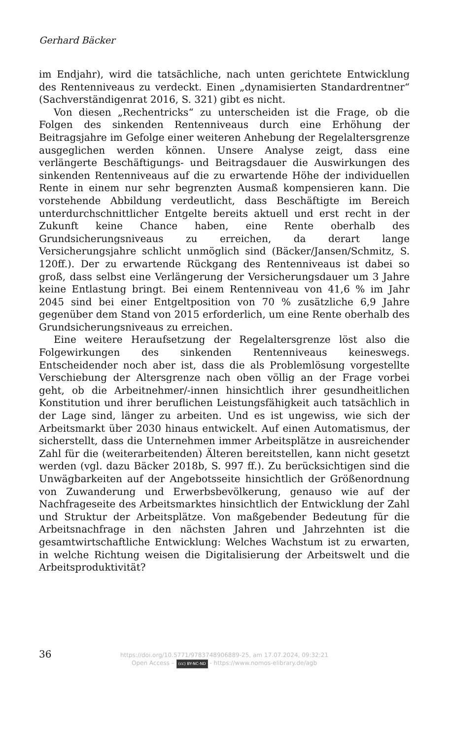Gerhard Bäcker
im Endjahr), wird die tatsächliche, nach unten gerichtete Entwicklung des Rentenniveaus zu verdeckt. Einen „dynamisierten Standardrentner“ (Sachverständigenrat 2016, S. 321) gibt es nicht.
Von diesen „Rechentricks“ zu unterscheiden ist die Frage, ob die Folgen des sinkenden Rentenniveaus durch eine Erhöhung der Beitragsjahre im Gefolge einer weiteren Anhebung der Regelaltersgrenze ausgeglichen werden können. Unsere Analyse zeigt, dass eine verlängerte Beschäftigungs- und Beitragsdauer die Auswirkungen des sinkenden Rentenniveaus auf die zu erwartende Höhe der individuellen Rente in einem nur sehr begrenzten Ausmaß kompensieren kann. Die vorstehende Abbildung verdeutlicht, dass Beschäftigte im Bereich unterdurchschnittlicher Entgelte bereits aktuell und erst recht in der Zukunft keine Chance haben, eine Rente oberhalb des Grundsicherungsniveaus zu erreichen, da derart lange Versicherungsjahre schlicht unmöglich sind (Bäcker/Jansen/Schmitz, S. 120ff.). Der zu erwartende Rückgang des Rentenniveaus ist dabei so groß, dass selbst eine Verlängerung der Versicherungsdauer um 3 Jahre keine Entlastung bringt. Bei einem Rentenniveau von 41,6 % im Jahr 2045 sind bei einer Entgeltposition von 70 % zusätzliche 6,9 Jahre gegenüber dem Stand von 2015 erforderlich, um eine Rente oberhalb des Grundsicherungsniveaus zu erreichen.
Eine weitere Heraufsetzung der Regelaltersgrenze löst also die Folgewirkungen des sinkenden Rentenniveaus keineswegs. Entscheidender noch aber ist, dass die als Problemlösung vorgestellte Verschiebung der Altersgrenze nach oben völlig an der Frage vorbei geht, ob die Arbeitnehmer/-innen hinsichtlich ihrer gesundheitlichen Konstitution und ihrer beruflichen Leistungsfähigkeit auch tatsächlich in der Lage sind, länger zu arbeiten. Und es ist ungewiss, wie sich der Arbeitsmarkt über 2030 hinaus entwickelt. Auf einen Automatismus, der sicherstellt, dass die Unternehmen immer Arbeitsplätze in ausreichender Zahl für die (weiterarbeitenden) Älteren bereitstellen, kann nicht gesetzt werden (vgl. dazu Bäcker 2018b, S. 997 ff.). Zu berücksichtigen sind die Unwägbarkeiten auf der Angebotsseite hinsichtlich der Größenordnung von Zuwanderung und Erwerbsbevölkerung, genauso wie auf der Nachfrageseite des Arbeitsmarktes hinsichtlich der Entwicklung der Zahl und Struktur der Arbeitsplätze. Von maßgebender Bedeutung für die Arbeitsnachfrage in den nächsten Jahren und Jahrzehnten ist die gesamtwirtschaftliche Entwicklung: Welches Wachstum ist zu erwarten, in welche Richtung weisen die Digitalisierung der Arbeitswelt und die Arbeitsproduktivität?
36
https://doi.org/10.5771/9783748906889-25, am 17.07.2024, 09:32:21
Open Access – (cc) BY-NC-ND - https://www.nomos-elibrary.de/agb